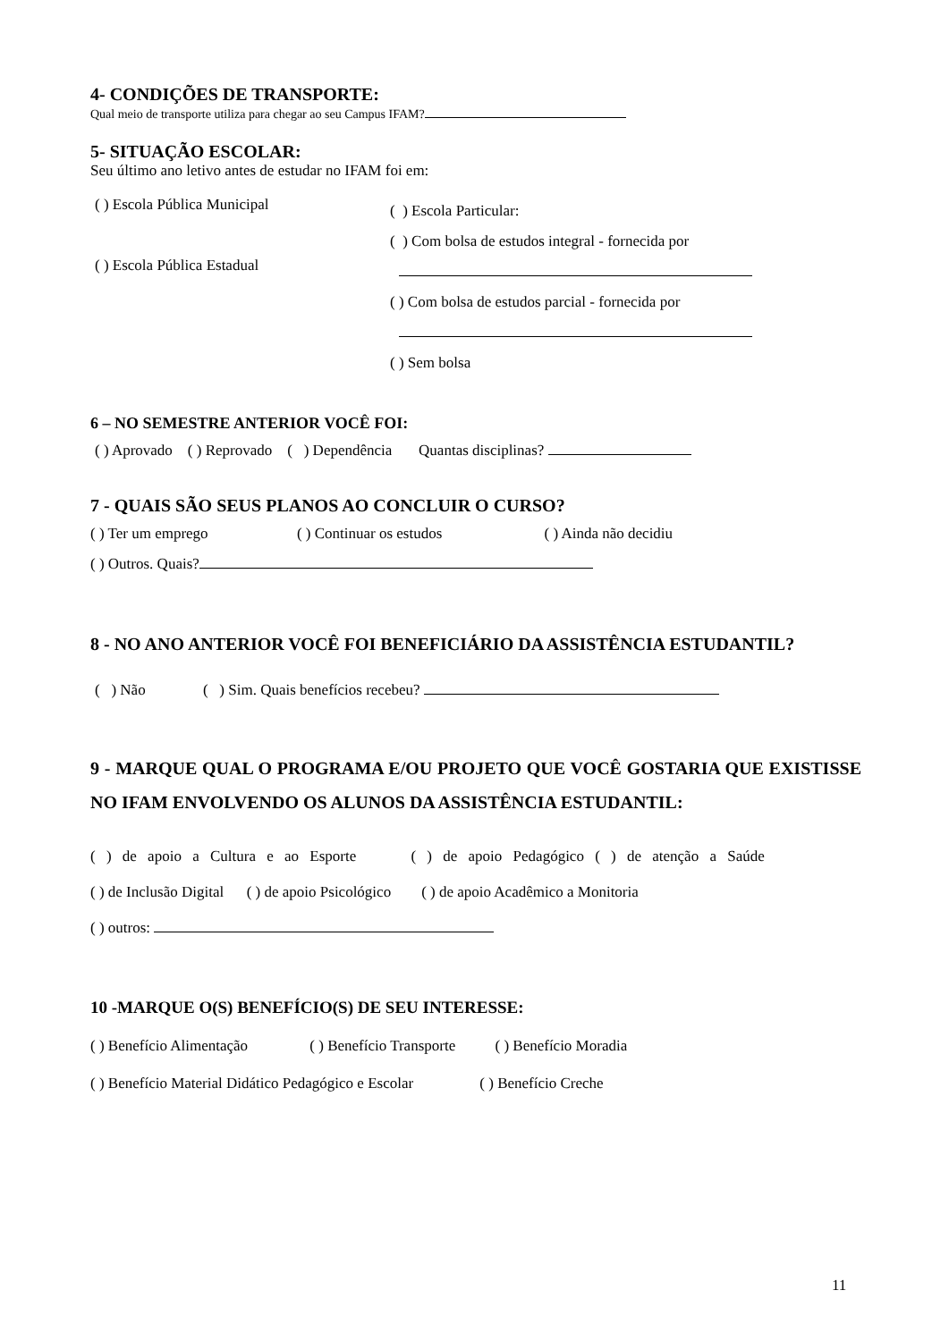4- CONDIÇÕES DE TRANSPORTE:
Qual meio de transporte utiliza para chegar ao seu Campus IFAM?
5- SITUAÇÃO ESCOLAR:
Seu último ano letivo antes de estudar no IFAM foi em:
( ) Escola Pública Municipal
( ) Escola Pública Estadual
( ) Escola Particular:
( ) Com bolsa de estudos integral - fornecida por
( ) Com bolsa de estudos parcial - fornecida por
( ) Sem bolsa
6 – NO SEMESTRE ANTERIOR VOCÊ FOI:
( ) Aprovado ( ) Reprovado ( ) Dependência Quantas disciplinas?
7 - QUAIS SÃO SEUS PLANOS AO CONCLUIR O CURSO?
( ) Ter um emprego ( ) Continuar os estudos ( ) Ainda não decidiu
( ) Outros. Quais?
8 - NO ANO ANTERIOR VOCÊ FOI BENEFICIÁRIO DA ASSISTÊNCIA ESTUDANTIL?
( ) Não ( ) Sim. Quais benefícios recebeu?
9 - MARQUE QUAL O PROGRAMA E/OU PROJETO QUE VOCÊ GOSTARIA QUE EXISTISSE NO IFAM ENVOLVENDO OS ALUNOS DA ASSISTÊNCIA ESTUDANTIL:
( ) de apoio a Cultura e ao Esporte ( ) de apoio Pedagógico ( ) de atenção a Saúde
( ) de Inclusão Digital ( ) de apoio Psicológico ( ) de apoio Acadêmico a Monitoria
( ) outros:
10 -MARQUE O(S) BENEFÍCIO(S) DE SEU INTERESSE:
( ) Benefício Alimentação ( ) Benefício Transporte ( ) Benefício Moradia
( ) Benefício Material Didático Pedagógico e Escolar ( ) Benefício Creche
11